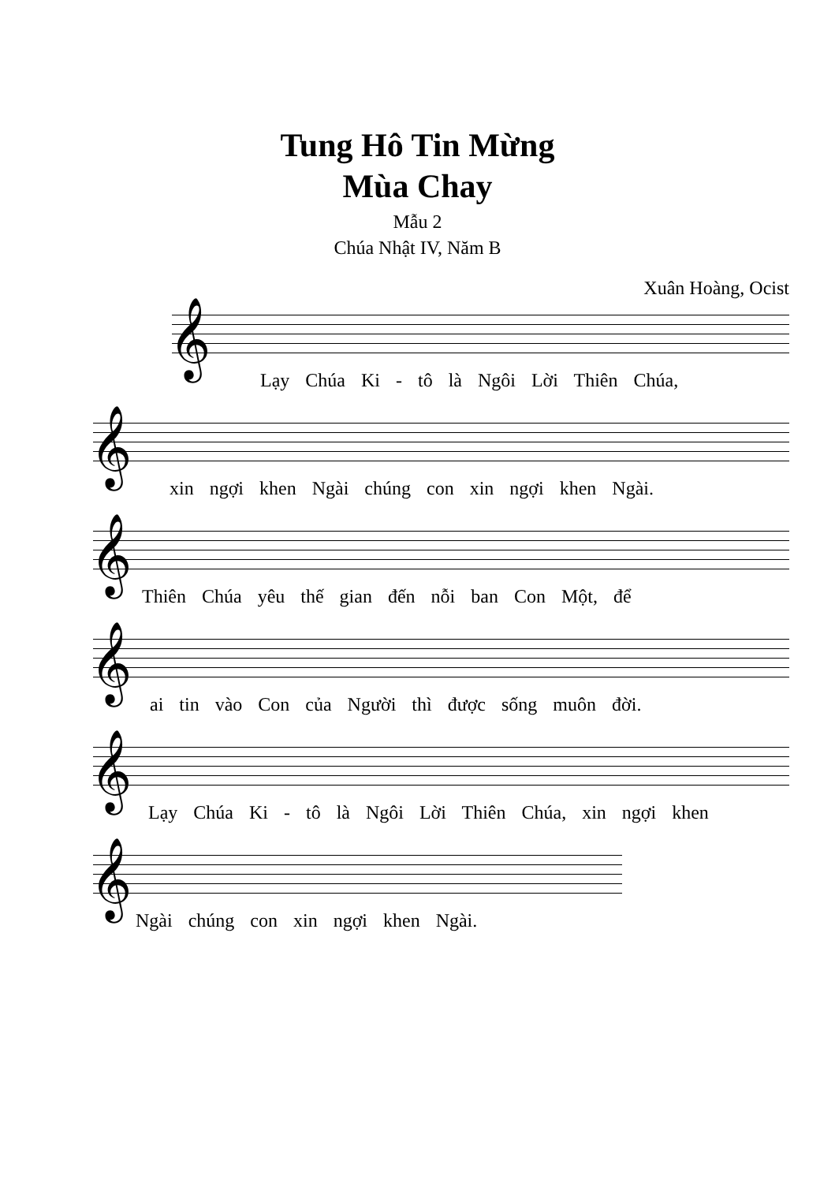Tung Hô Tin Mừng
Mùa Chay
Mẫu 2
Chúa Nhật IV, Năm B
Xuân Hoàng, Ocist
𝄞
Lạy Chúa Ki - tô là Ngôi Lời Thiên Chúa,
𝄞
xin ngợi khen Ngài chúng con xin ngợi khen Ngài.
𝄞
Thiên Chúa yêu thế gian đến nỗi ban Con Một, để
𝄞
ai tin vào Con của Người thì được sống muôn đời.
𝄞
Lạy Chúa Ki - tô là Ngôi Lời Thiên Chúa, xin ngợi khen
𝄞
Ngài chúng con xin ngợi khen Ngài.